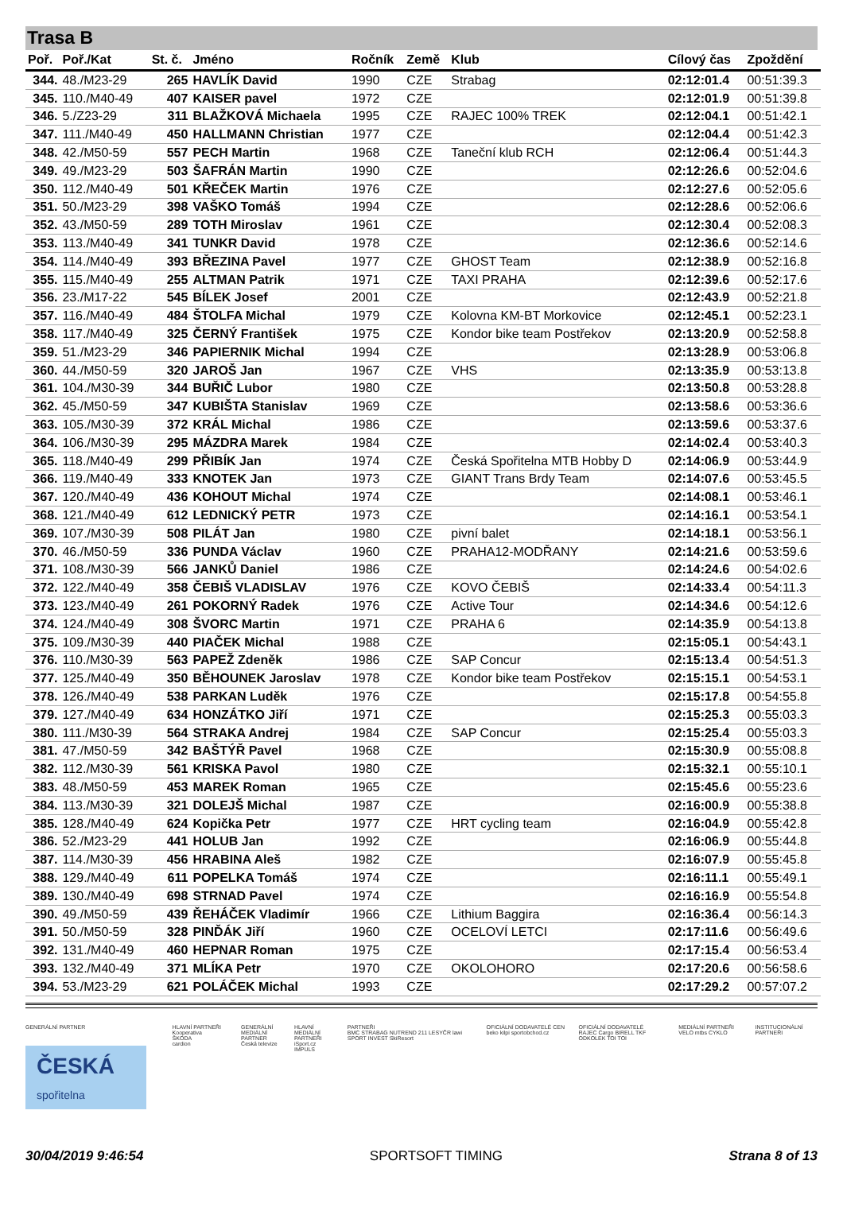Trasa B
| Poř. | Poř./Kat | St. č. | Jméno | Ročník | Země | Klub | Cílový čas | Zpoždění |
| --- | --- | --- | --- | --- | --- | --- | --- | --- |
| 344. | 48./M23-29 | 265 | HAVLÍK David | 1990 | CZE | Strabag | 02:12:01.4 | 00:51:39.3 |
| 345. | 110./M40-49 | 407 | KAISER pavel | 1972 | CZE | | 02:12:01.9 | 00:51:39.8 |
| 346. | 5./Z23-29 | 311 | BLAŽKOVÁ Michaela | 1995 | CZE | RAJEC 100% TREK | 02:12:04.1 | 00:51:42.1 |
| 347. | 111./M40-49 | 450 | HALLMANN Christian | 1977 | CZE | | 02:12:04.4 | 00:51:42.3 |
| 348. | 42./M50-59 | 557 | PECH Martin | 1968 | CZE | Taneční klub RCH | 02:12:06.4 | 00:51:44.3 |
| 349. | 49./M23-29 | 503 | ŠAFRÁN Martin | 1990 | CZE | | 02:12:26.6 | 00:52:04.6 |
| 350. | 112./M40-49 | 501 | KŘEČEK Martin | 1976 | CZE | | 02:12:27.6 | 00:52:05.6 |
| 351. | 50./M23-29 | 398 | VAŠKO Tomáš | 1994 | CZE | | 02:12:28.6 | 00:52:06.6 |
| 352. | 43./M50-59 | 289 | TOTH Miroslav | 1961 | CZE | | 02:12:30.4 | 00:52:08.3 |
| 353. | 113./M40-49 | 341 | TUNKR David | 1978 | CZE | | 02:12:36.6 | 00:52:14.6 |
| 354. | 114./M40-49 | 393 | BŘEZINA Pavel | 1977 | CZE | GHOST Team | 02:12:38.9 | 00:52:16.8 |
| 355. | 115./M40-49 | 255 | ALTMAN Patrik | 1971 | CZE | TAXI PRAHA | 02:12:39.6 | 00:52:17.6 |
| 356. | 23./M17-22 | 545 | BÍLEK Josef | 2001 | CZE | | 02:12:43.9 | 00:52:21.8 |
| 357. | 116./M40-49 | 484 | ŠTOLFA Michal | 1979 | CZE | Kolovna KM-BT Morkovice | 02:12:45.1 | 00:52:23.1 |
| 358. | 117./M40-49 | 325 | ČERNÝ František | 1975 | CZE | Kondor bike team Postřekov | 02:13:20.9 | 00:52:58.8 |
| 359. | 51./M23-29 | 346 | PAPIERNIK Michal | 1994 | CZE | | 02:13:28.9 | 00:53:06.8 |
| 360. | 44./M50-59 | 320 | JAROŠ Jan | 1967 | CZE | VHS | 02:13:35.9 | 00:53:13.8 |
| 361. | 104./M30-39 | 344 | BUŘIČ Lubor | 1980 | CZE | | 02:13:50.8 | 00:53:28.8 |
| 362. | 45./M50-59 | 347 | KUBIŠTA Stanislav | 1969 | CZE | | 02:13:58.6 | 00:53:36.6 |
| 363. | 105./M30-39 | 372 | KRÁL Michal | 1986 | CZE | | 02:13:59.6 | 00:53:37.6 |
| 364. | 106./M30-39 | 295 | MÁZDRA Marek | 1984 | CZE | | 02:14:02.4 | 00:53:40.3 |
| 365. | 118./M40-49 | 299 | PŘIBÍK Jan | 1974 | CZE | Česká Spořitelna MTB Hobby D | 02:14:06.9 | 00:53:44.9 |
| 366. | 119./M40-49 | 333 | KNOTEK Jan | 1973 | CZE | GIANT Trans Brdy Team | 02:14:07.6 | 00:53:45.5 |
| 367. | 120./M40-49 | 436 | KOHOUT Michal | 1974 | CZE | | 02:14:08.1 | 00:53:46.1 |
| 368. | 121./M40-49 | 612 | LEDNICKÝ PETR | 1973 | CZE | | 02:14:16.1 | 00:53:54.1 |
| 369. | 107./M30-39 | 508 | PILÁT Jan | 1980 | CZE | pivní balet | 02:14:18.1 | 00:53:56.1 |
| 370. | 46./M50-59 | 336 | PUNDA Václav | 1960 | CZE | PRAHA12-MODŘANY | 02:14:21.6 | 00:53:59.6 |
| 371. | 108./M30-39 | 566 | JANKŮ Daniel | 1986 | CZE | | 02:14:24.6 | 00:54:02.6 |
| 372. | 122./M40-49 | 358 | ČEBIŠ VLADISLAV | 1976 | CZE | KOVO ČEBIŠ | 02:14:33.4 | 00:54:11.3 |
| 373. | 123./M40-49 | 261 | POKORNÝ Radek | 1976 | CZE | Active Tour | 02:14:34.6 | 00:54:12.6 |
| 374. | 124./M40-49 | 308 | ŠVORC Martin | 1971 | CZE | PRAHA 6 | 02:14:35.9 | 00:54:13.8 |
| 375. | 109./M30-39 | 440 | PIAČEK Michal | 1988 | CZE | | 02:15:05.1 | 00:54:43.1 |
| 376. | 110./M30-39 | 563 | PAPEŽ Zdeněk | 1986 | CZE | SAP Concur | 02:15:13.4 | 00:54:51.3 |
| 377. | 125./M40-49 | 350 | BĚHOUNEK Jaroslav | 1978 | CZE | Kondor bike team Postřekov | 02:15:15.1 | 00:54:53.1 |
| 378. | 126./M40-49 | 538 | PARKAN Luděk | 1976 | CZE | | 02:15:17.8 | 00:54:55.8 |
| 379. | 127./M40-49 | 634 | HONZÁTKO Jiří | 1971 | CZE | | 02:15:25.3 | 00:55:03.3 |
| 380. | 111./M30-39 | 564 | STRAKA Andrej | 1984 | CZE | SAP Concur | 02:15:25.4 | 00:55:03.3 |
| 381. | 47./M50-59 | 342 | BAŠTÝŘ Pavel | 1968 | CZE | | 02:15:30.9 | 00:55:08.8 |
| 382. | 112./M30-39 | 561 | KRISKA Pavol | 1980 | CZE | | 02:15:32.1 | 00:55:10.1 |
| 383. | 48./M50-59 | 453 | MAREK Roman | 1965 | CZE | | 02:15:45.6 | 00:55:23.6 |
| 384. | 113./M30-39 | 321 | DOLEJŠ Michal | 1987 | CZE | | 02:16:00.9 | 00:55:38.8 |
| 385. | 128./M40-49 | 624 | Kopička Petr | 1977 | CZE | HRT cycling team | 02:16:04.9 | 00:55:42.8 |
| 386. | 52./M23-29 | 441 | HOLUB Jan | 1992 | CZE | | 02:16:06.9 | 00:55:44.8 |
| 387. | 114./M30-39 | 456 | HRABINA Aleš | 1982 | CZE | | 02:16:07.9 | 00:55:45.8 |
| 388. | 129./M40-49 | 611 | POPELKA Tomáš | 1974 | CZE | | 02:16:11.1 | 00:55:49.1 |
| 389. | 130./M40-49 | 698 | STRNAD Pavel | 1974 | CZE | | 02:16:16.9 | 00:55:54.8 |
| 390. | 49./M50-59 | 439 | ŘEHÁČEK Vladimír | 1966 | CZE | Lithium Baggira | 02:16:36.4 | 00:56:14.3 |
| 391. | 50./M50-59 | 328 | PINĎÁK Jiří | 1960 | CZE | OCELOVÍ LETCI | 02:17:11.6 | 00:56:49.6 |
| 392. | 131./M40-49 | 460 | HEPNAR Roman | 1975 | CZE | | 02:17:15.4 | 00:56:53.4 |
| 393. | 132./M40-49 | 371 | MLÍKA Petr | 1970 | CZE | OKOLOHORO | 02:17:20.6 | 00:56:58.6 |
| 394. | 53./M23-29 | 621 | POLÁČEK Michal | 1993 | CZE | | 02:17:29.2 | 00:57:07.2 |
GENERÁLNÍ PARTNER
ČESKÁ
spořitelna
HLAVNÍ PARTNEŘI
Kooperativa
ŠKODA
cardion
GENERÁLNÍ MEDIÁLNÍ PARTNER
Česká televize
HLAVNÍ MEDIÁLNÍ PARTNEŘI
iSport.cz
IMPULS
PARTNEŘI
BMC STRABAG NUTREND 211 LESYČR lawi SPORT INVEST SkiResort
OFICIÁLNÍ DODAVATELÉ CEN
beko kilpi sportobchod.cz
OFICIÁLNÍ DODAVATELÉ
RAJEC Cargo BIRELL TKF ODKOLEK TOI TOI
MEDIÁLNÍ PARTNEŘI
VELO mtbs CYKLO
INSTITUCIONÁLNÍ PARTNEŘI
30/04/2019 9:46:54 SPORTSOFT TIMING Strana 8 of 13